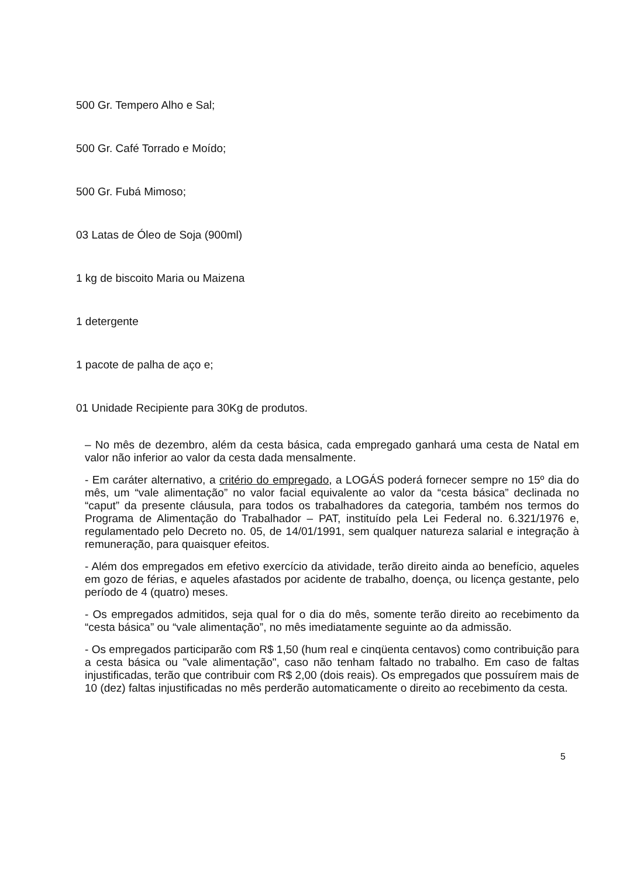500 Gr. Tempero Alho e Sal;
500 Gr. Café Torrado e Moído;
500 Gr. Fubá Mimoso;
03 Latas de Óleo de Soja (900ml)
1 kg de biscoito Maria ou Maizena
1 detergente
1 pacote de palha de aço e;
01 Unidade Recipiente para 30Kg de produtos.
– No mês de dezembro, além da cesta básica, cada empregado ganhará uma cesta de Natal em valor não inferior ao valor da cesta dada mensalmente.
- Em caráter alternativo, a critério do empregado, a LOGÁS poderá fornecer sempre no 15º dia do mês, um “vale alimentação” no valor facial equivalente ao valor da “cesta básica” declinada no “caput” da presente cláusula, para todos os trabalhadores da categoria, também nos termos do Programa de Alimentação do Trabalhador – PAT, instituído pela Lei Federal no. 6.321/1976 e, regulamentado pelo Decreto no. 05, de 14/01/1991, sem qualquer natureza salarial e integração à remuneração, para quaisquer efeitos.
- Além dos empregados em efetivo exercício da atividade, terão direito ainda ao benefício, aqueles em gozo de férias, e aqueles afastados por acidente de trabalho, doença, ou licença gestante, pelo período de 4 (quatro) meses.
- Os empregados admitidos, seja qual for o dia do mês, somente terão direito ao recebimento da “cesta básica” ou “vale alimentação”, no mês imediatamente seguinte ao da admissão.
- Os empregados participarão com R$ 1,50 (hum real e cinqüenta centavos) como contribuição para a cesta básica ou "vale alimentação", caso não tenham faltado no trabalho. Em caso de faltas injustificadas, terão que contribuir com R$ 2,00 (dois reais). Os empregados que possuírem mais de 10 (dez) faltas injustificadas no mês perderão automaticamente o direito ao recebimento da cesta.
5